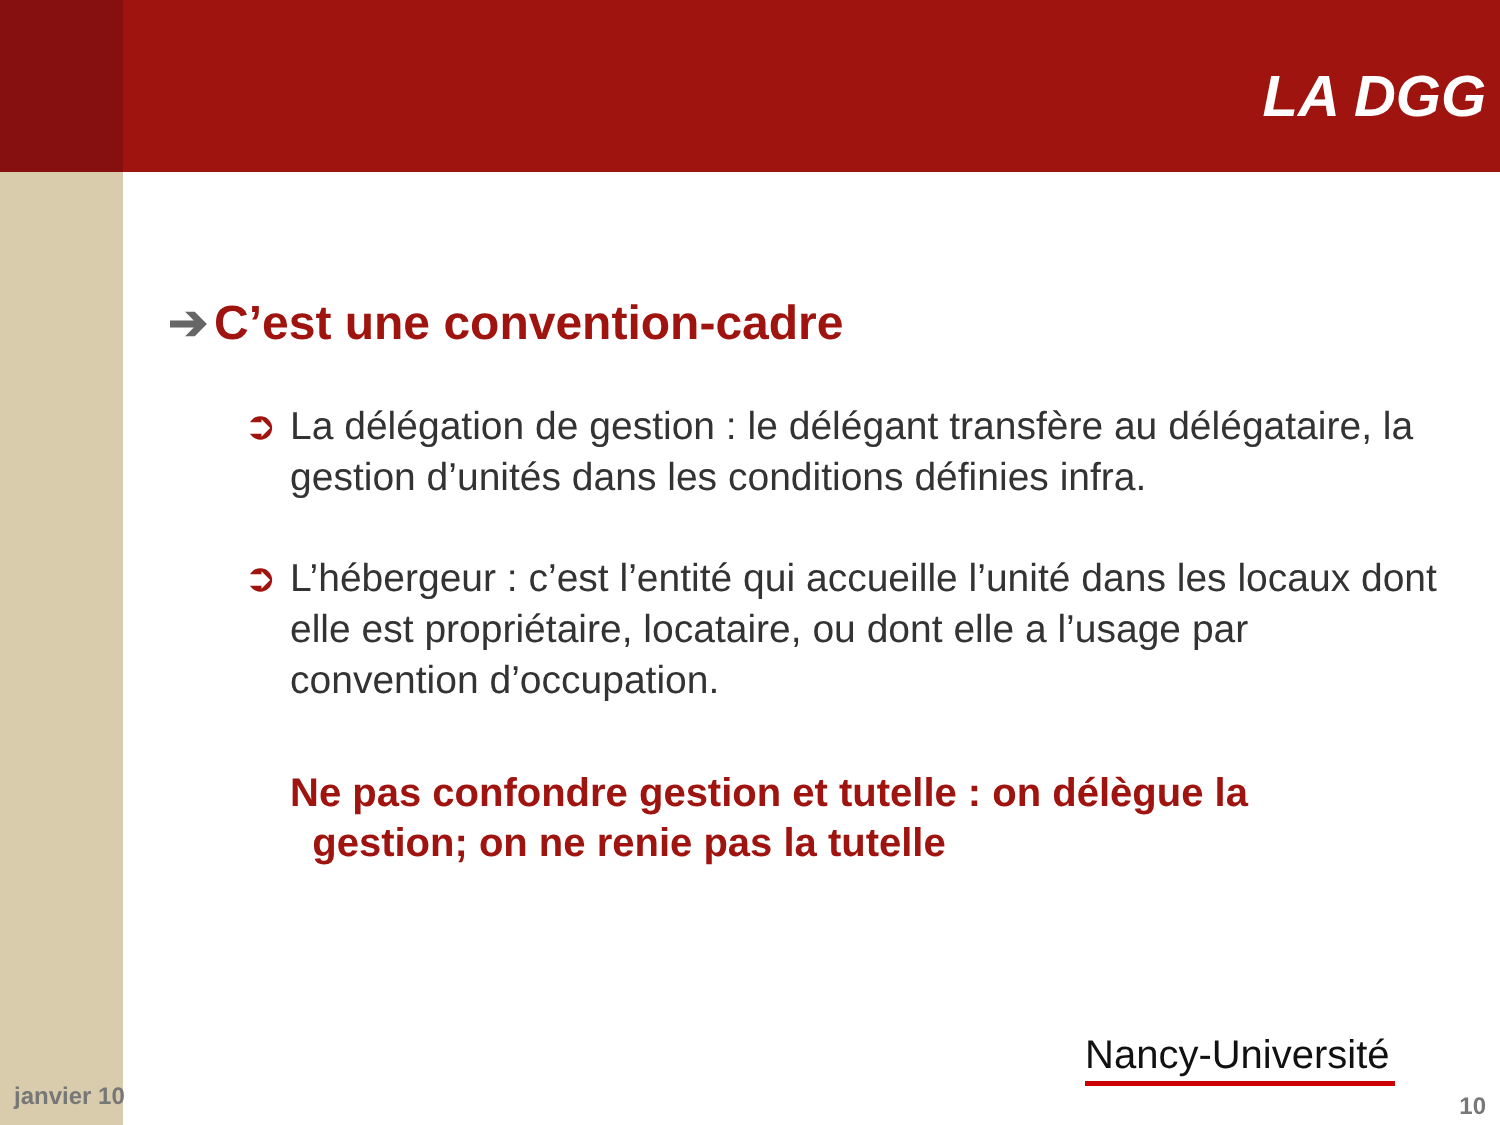LA DGG
➔ C’est une convention-cadre
➲ La délégation de gestion : le délégant transfère au délégataire, la gestion d’unités dans les conditions définies infra.
➲ L’hébergeur : c’est l’entité qui accueille l’unité dans les locaux dont elle est propriétaire, locataire, ou dont elle a l’usage par convention d’occupation.
Ne pas confondre gestion et tutelle : on délègue la
gestion; on ne renie pas la tutelle
Nancy-Université
janvier 10 10